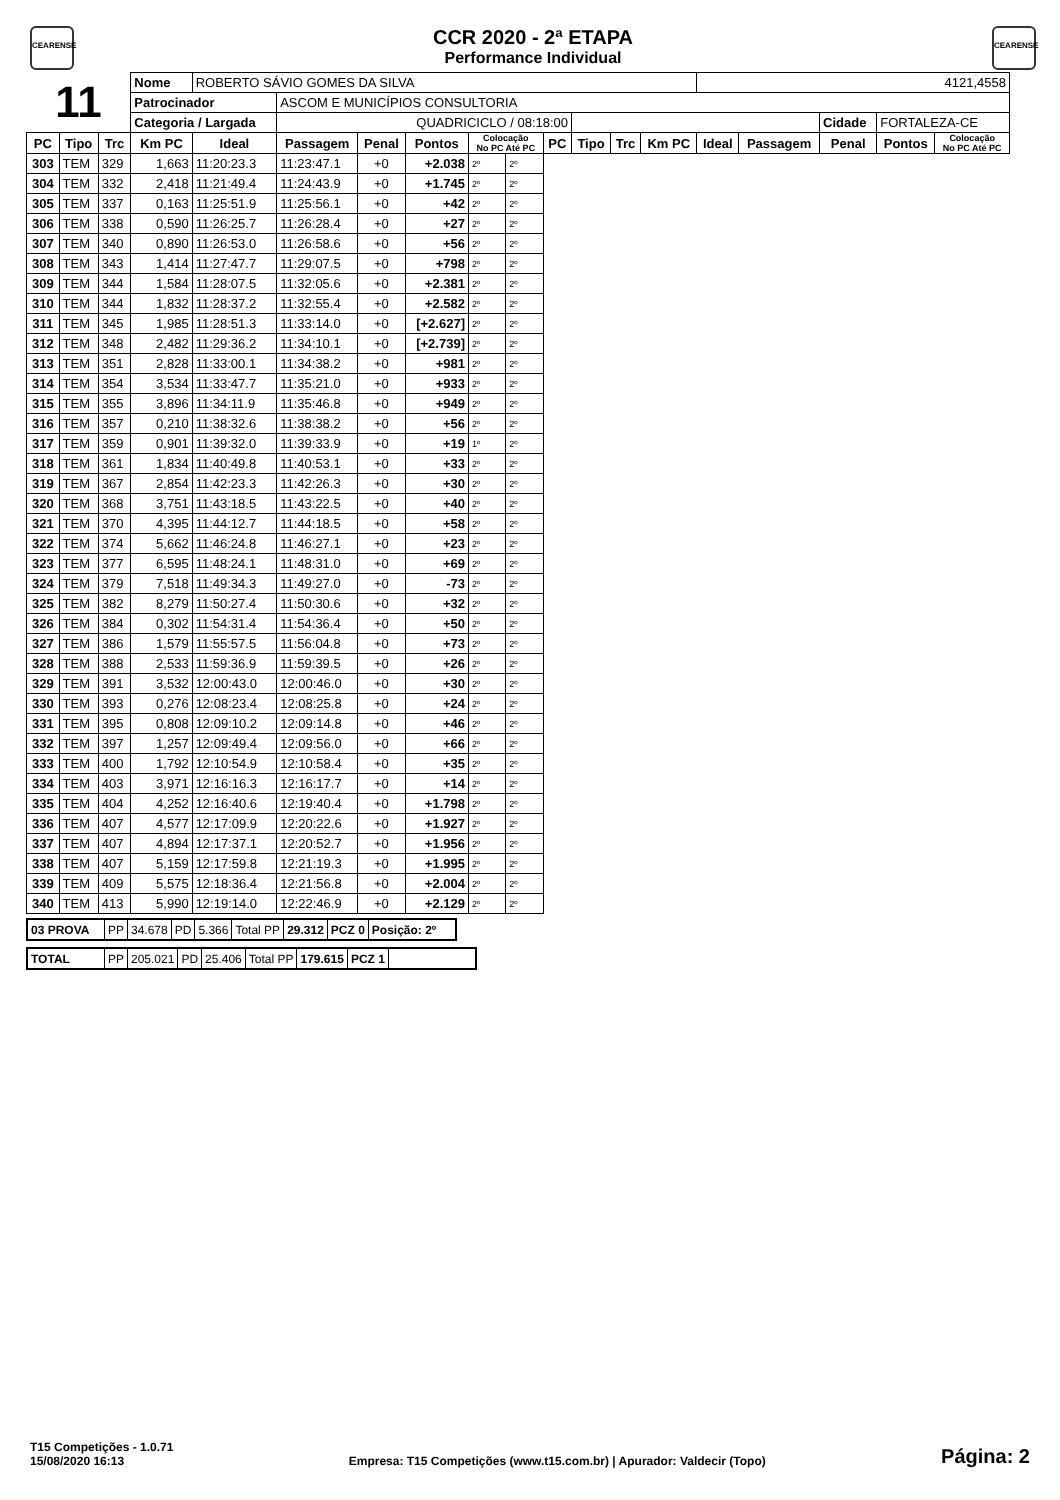CEARENSE
CCR 2020 - 2ª ETAPA
Performance Individual
CEARENSE
| 11 | | | Nome | ROBERTO SÁVIO GOMES DA SILVA | | | | | | | | | | 4121,4558 | | | | |
| | | | Patrocinador | | ASCOM E MUNICÍPIOS CONSULTORIA | | | | | | | | | | | | | |
| | | | Categoria / Largada | | QUADRICICLO / 08:18:00 | | | | | | | | | | | Cidade | FORTALEZA-CE | |
| PC | Tipo | Trc | Km PC | Ideal | Passagem | Penal | Pontos | Colocação No PC Até PC | | PC | Tipo | Trc | Km PC | Ideal | Passagem | Penal | Pontos | Colocação No PC Até PC |
| 303 | TEM | 329 | 1,663 | 11:20:23.3 | 11:23:47.1 | +0 | +2.038 | 2º | 2º | | | | | | | | | |
| 304 | TEM | 332 | 2,418 | 11:21:49.4 | 11:24:43.9 | +0 | +1.745 | 2º | 2º | | | | | | | | | |
| 305 | TEM | 337 | 0,163 | 11:25:51.9 | 11:25:56.1 | +0 | +42 | 2º | 2º | | | | | | | | | |
| 306 | TEM | 338 | 0,590 | 11:26:25.7 | 11:26:28.4 | +0 | +27 | 2º | 2º | | | | | | | | | |
| 307 | TEM | 340 | 0,890 | 11:26:53.0 | 11:26:58.6 | +0 | +56 | 2º | 2º | | | | | | | | | |
| 308 | TEM | 343 | 1,414 | 11:27:47.7 | 11:29:07.5 | +0 | +798 | 2º | 2º | | | | | | | | | |
| 309 | TEM | 344 | 1,584 | 11:28:07.5 | 11:32:05.6 | +0 | +2.381 | 2º | 2º | | | | | | | | | |
| 310 | TEM | 344 | 1,832 | 11:28:37.2 | 11:32:55.4 | +0 | +2.582 | 2º | 2º | | | | | | | | | |
| 311 | TEM | 345 | 1,985 | 11:28:51.3 | 11:33:14.0 | +0 | [+2.627] | 2º | 2º | | | | | | | | | |
| 312 | TEM | 348 | 2,482 | 11:29:36.2 | 11:34:10.1 | +0 | [+2.739] | 2º | 2º | | | | | | | | | |
| 313 | TEM | 351 | 2,828 | 11:33:00.1 | 11:34:38.2 | +0 | +981 | 2º | 2º | | | | | | | | | |
| 314 | TEM | 354 | 3,534 | 11:33:47.7 | 11:35:21.0 | +0 | +933 | 2º | 2º | | | | | | | | | |
| 315 | TEM | 355 | 3,896 | 11:34:11.9 | 11:35:46.8 | +0 | +949 | 2º | 2º | | | | | | | | | |
| 316 | TEM | 357 | 0,210 | 11:38:32.6 | 11:38:38.2 | +0 | +56 | 2º | 2º | | | | | | | | | |
| 317 | TEM | 359 | 0,901 | 11:39:32.0 | 11:39:33.9 | +0 | +19 | 1º | 2º | | | | | | | | | |
| 318 | TEM | 361 | 1,834 | 11:40:49.8 | 11:40:53.1 | +0 | +33 | 2º | 2º | | | | | | | | | |
| 319 | TEM | 367 | 2,854 | 11:42:23.3 | 11:42:26.3 | +0 | +30 | 2º | 2º | | | | | | | | | |
| 320 | TEM | 368 | 3,751 | 11:43:18.5 | 11:43:22.5 | +0 | +40 | 2º | 2º | | | | | | | | | |
| 321 | TEM | 370 | 4,395 | 11:44:12.7 | 11:44:18.5 | +0 | +58 | 2º | 2º | | | | | | | | | |
| 322 | TEM | 374 | 5,662 | 11:46:24.8 | 11:46:27.1 | +0 | +23 | 2º | 2º | | | | | | | | | |
| 323 | TEM | 377 | 6,595 | 11:48:24.1 | 11:48:31.0 | +0 | +69 | 2º | 2º | | | | | | | | | |
| 324 | TEM | 379 | 7,518 | 11:49:34.3 | 11:49:27.0 | +0 | -73 | 2º | 2º | | | | | | | | | |
| 325 | TEM | 382 | 8,279 | 11:50:27.4 | 11:50:30.6 | +0 | +32 | 2º | 2º | | | | | | | | | |
| 326 | TEM | 384 | 0,302 | 11:54:31.4 | 11:54:36.4 | +0 | +50 | 2º | 2º | | | | | | | | | |
| 327 | TEM | 386 | 1,579 | 11:55:57.5 | 11:56:04.8 | +0 | +73 | 2º | 2º | | | | | | | | | |
| 328 | TEM | 388 | 2,533 | 11:59:36.9 | 11:59:39.5 | +0 | +26 | 2º | 2º | | | | | | | | | |
| 329 | TEM | 391 | 3,532 | 12:00:43.0 | 12:00:46.0 | +0 | +30 | 2º | 2º | | | | | | | | | |
| 330 | TEM | 393 | 0,276 | 12:08:23.4 | 12:08:25.8 | +0 | +24 | 2º | 2º | | | | | | | | | |
| 331 | TEM | 395 | 0,808 | 12:09:10.2 | 12:09:14.8 | +0 | +46 | 2º | 2º | | | | | | | | | |
| 332 | TEM | 397 | 1,257 | 12:09:49.4 | 12:09:56.0 | +0 | +66 | 2º | 2º | | | | | | | | | |
| 333 | TEM | 400 | 1,792 | 12:10:54.9 | 12:10:58.4 | +0 | +35 | 2º | 2º | | | | | | | | | |
| 334 | TEM | 403 | 3,971 | 12:16:16.3 | 12:16:17.7 | +0 | +14 | 2º | 2º | | | | | | | | | |
| 335 | TEM | 404 | 4,252 | 12:16:40.6 | 12:19:40.4 | +0 | +1.798 | 2º | 2º | | | | | | | | | |
| 336 | TEM | 407 | 4,577 | 12:17:09.9 | 12:20:22.6 | +0 | +1.927 | 2º | 2º | | | | | | | | | |
| 337 | TEM | 407 | 4,894 | 12:17:37.1 | 12:20:52.7 | +0 | +1.956 | 2º | 2º | | | | | | | | | |
| 338 | TEM | 407 | 5,159 | 12:17:59.8 | 12:21:19.3 | +0 | +1.995 | 2º | 2º | | | | | | | | | |
| 339 | TEM | 409 | 5,575 | 12:18:36.4 | 12:21:56.8 | +0 | +2.004 | 2º | 2º | | | | | | | | | |
| 340 | TEM | 413 | 5,990 | 12:19:14.0 | 12:22:46.9 | +0 | +2.129 | 2º | 2º | | | | | | | | | |
| 03 PROVA | PP | 34.678 | PD | 5.366 | Total PP | 29.312 | PCZ 0 | Posição: 2º |
| TOTAL | PP | 205.021 | PD | 25.406 | Total PP | 179.615 | PCZ 1 | |
T15 Competições - 1.0.71
15/08/2020 16:13
Empresa: T15 Competições (www.t15.com.br) | Apurador: Valdecir (Topo)
Página: 2